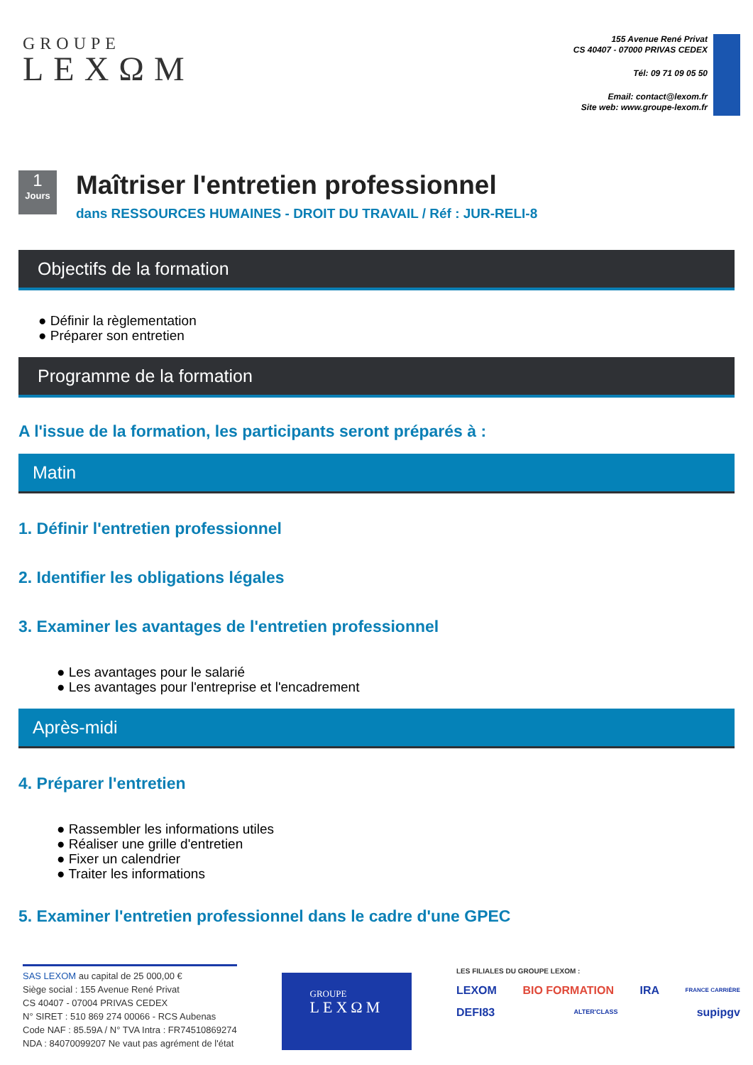GROUPE
LEXΩM
155 Avenue René Privat
CS 40407 - 07000 PRIVAS CEDEX
Tél: 09 71 09 05 50
Email: contact@lexom.fr
Site web: www.groupe-lexom.fr
1
Jours
Maîtriser l'entretien professionnel
dans RESSOURCES HUMAINES - DROIT DU TRAVAIL / Réf : JUR-RELI-8
Objectifs de la formation
● Définir la règlementation
● Préparer son entretien
Programme de la formation
A l'issue de la formation, les participants seront préparés à :
Matin
1. Définir l'entretien professionnel
2. Identifier les obligations légales
3. Examiner les avantages de l'entretien professionnel
● Les avantages pour le salarié
● Les avantages pour l'entreprise et l'encadrement
Après-midi
4. Préparer l'entretien
● Rassembler les informations utiles
● Réaliser une grille d'entretien
● Fixer un calendrier
● Traiter les informations
5. Examiner l'entretien professionnel dans le cadre d'une GPEC
SAS LEXOM au capital de 25 000,00 €
Siège social : 155 Avenue René Privat
CS 40407 - 07004 PRIVAS CEDEX
N° SIRET : 510 869 274 00066 - RCS Aubenas
Code NAF : 85.59A / N° TVA Intra : FR74510869274
NDA : 84070099207 Ne vaut pas agrément de l'état
GROUPE
LEXΩM
LES FILIALES DU GROUPE LEXOM :
LEXOM BIO FORMATION IRA FRANCE CARRIÈRE
DEFI83 ALTER'CLASS supipgv